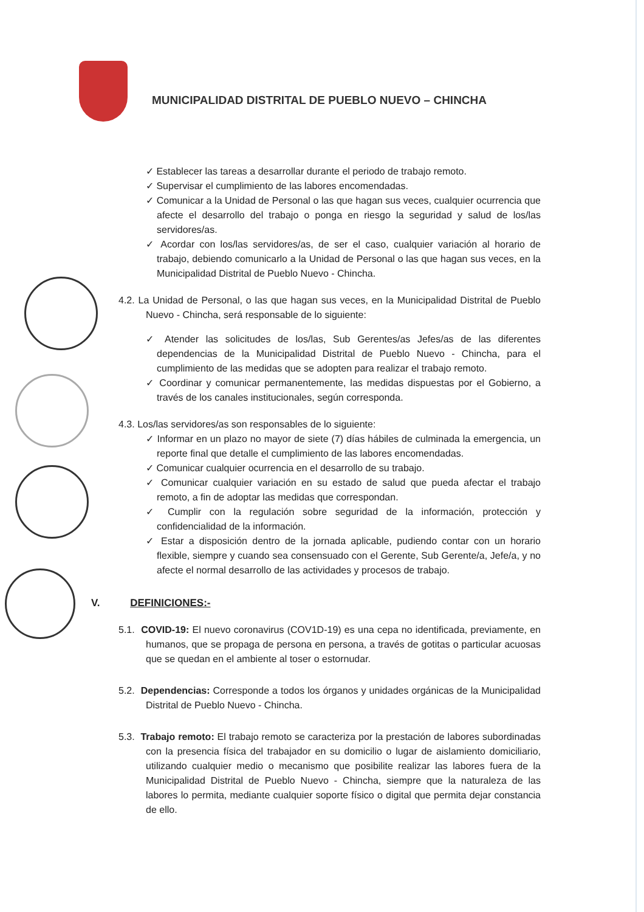MUNICIPALIDAD DISTRITAL DE PUEBLO NUEVO – CHINCHA
✓ Establecer las tareas a desarrollar durante el periodo de trabajo remoto.
✓ Supervisar el cumplimiento de las labores encomendadas.
✓ Comunicar a la Unidad de Personal o las que hagan sus veces, cualquier ocurrencia que afecte el desarrollo del trabajo o ponga en riesgo la seguridad y salud de los/las servidores/as.
✓ Acordar con los/las servidores/as, de ser el caso, cualquier variación al horario de trabajo, debiendo comunicarlo a la Unidad de Personal o las que hagan sus veces, en la Municipalidad Distrital de Pueblo Nuevo - Chincha.
4.2. La Unidad de Personal, o las que hagan sus veces, en la Municipalidad Distrital de Pueblo Nuevo - Chincha, será responsable de lo siguiente:
✓ Atender las solicitudes de los/las, Sub Gerentes/as Jefes/as de las diferentes dependencias de la Municipalidad Distrital de Pueblo Nuevo - Chincha, para el cumplimiento de las medidas que se adopten para realizar el trabajo remoto.
✓ Coordinar y comunicar permanentemente, las medidas dispuestas por el Gobierno, a través de los canales institucionales, según corresponda.
4.3. Los/las servidores/as son responsables de lo siguiente:
✓ Informar en un plazo no mayor de siete (7) días hábiles de culminada la emergencia, un reporte final que detalle el cumplimiento de las labores encomendadas.
✓ Comunicar cualquier ocurrencia en el desarrollo de su trabajo.
✓ Comunicar cualquier variación en su estado de salud que pueda afectar el trabajo remoto, a fin de adoptar las medidas que correspondan.
✓ Cumplir con la regulación sobre seguridad de la información, protección y confidencialidad de la información.
✓ Estar a disposición dentro de la jornada aplicable, pudiendo contar con un horario flexible, siempre y cuando sea consensuado con el Gerente, Sub Gerente/a, Jefe/a, y no afecte el normal desarrollo de las actividades y procesos de trabajo.
V. DEFINICIONES:-
5.1. COVID-19: El nuevo coronavirus (COV1D-19) es una cepa no identificada, previamente, en humanos, que se propaga de persona en persona, a través de gotitas o particular acuosas que se quedan en el ambiente al toser o estornudar.
5.2. Dependencias: Corresponde a todos los órganos y unidades orgánicas de la Municipalidad Distrital de Pueblo Nuevo - Chincha.
5.3. Trabajo remoto: El trabajo remoto se caracteriza por la prestación de labores subordinadas con la presencia física del trabajador en su domicilio o lugar de aislamiento domiciliario, utilizando cualquier medio o mecanismo que posibilite realizar las labores fuera de la Municipalidad Distrital de Pueblo Nuevo - Chincha, siempre que la naturaleza de las labores lo permita, mediante cualquier soporte físico o digital que permita dejar constancia de ello.